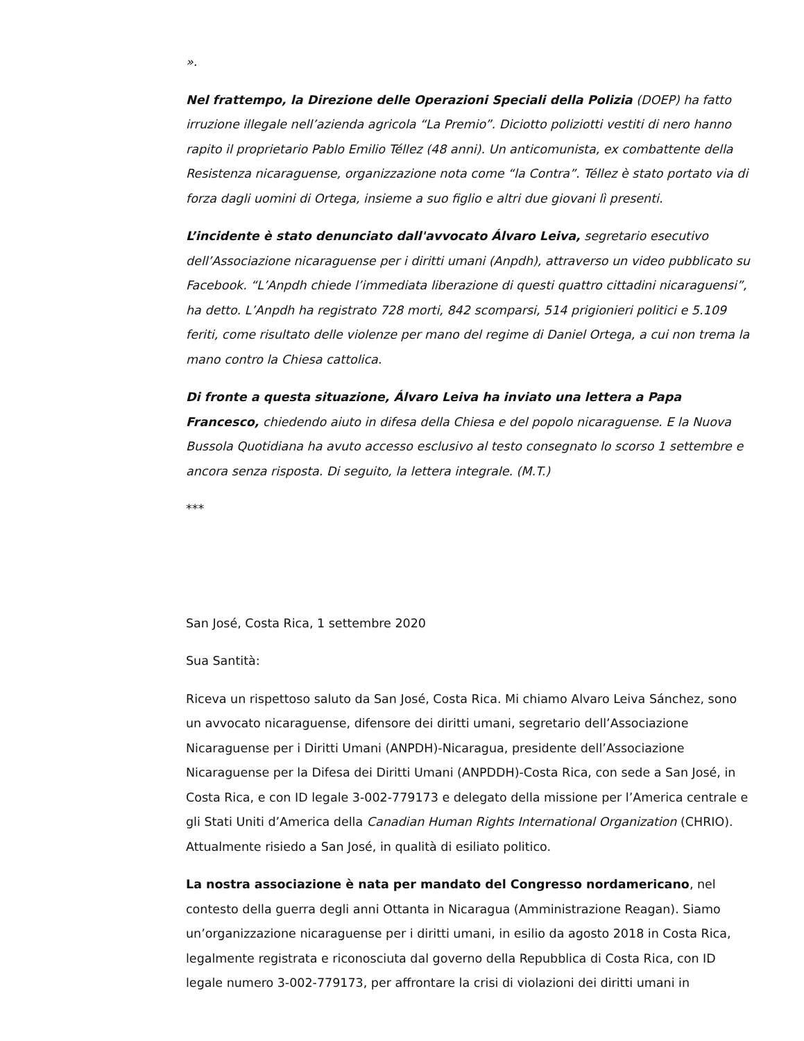».
Nel frattempo, la Direzione delle Operazioni Speciali della Polizia (DOEP) ha fatto irruzione illegale nell’azienda agricola “La Premio”. Diciotto poliziotti vestiti di nero hanno rapito il proprietario Pablo Emilio Téllez (48 anni). Un anticomunista, ex combattente della Resistenza nicaraguense, organizzazione nota come “la Contra”. Téllez è stato portato via di forza dagli uomini di Ortega, insieme a suo figlio e altri due giovani lì presenti.
L’incidente è stato denunciato dall'avvocato Álvaro Leiva, segretario esecutivo dell’Associazione nicaraguense per i diritti umani (Anpdh), attraverso un video pubblicato su Facebook. “L’Anpdh chiede l’immediata liberazione di questi quattro cittadini nicaraguensi”, ha detto. L’Anpdh ha registrato 728 morti, 842 scomparsi, 514 prigionieri politici e 5.109 feriti, come risultato delle violenze per mano del regime di Daniel Ortega, a cui non trema la mano contro la Chiesa cattolica.
Di fronte a questa situazione, Álvaro Leiva ha inviato una lettera a Papa Francesco, chiedendo aiuto in difesa della Chiesa e del popolo nicaraguense. E la Nuova Bussola Quotidiana ha avuto accesso esclusivo al testo consegnato lo scorso 1 settembre e ancora senza risposta. Di seguito, la lettera integrale. (M.T.)
***
San José, Costa Rica, 1 settembre 2020
Sua Santità:
Riceva un rispettoso saluto da San José, Costa Rica. Mi chiamo Alvaro Leiva Sánchez, sono un avvocato nicaraguense, difensore dei diritti umani, segretario dell’Associazione Nicaraguense per i Diritti Umani (ANPDH)-Nicaragua, presidente dell’Associazione Nicaraguense per la Difesa dei Diritti Umani (ANPDDH)-Costa Rica, con sede a San José, in Costa Rica, e con ID legale 3-002-779173 e delegato della missione per l’America centrale e gli Stati Uniti d’America della Canadian Human Rights International Organization (CHRIO). Attualmente risiedo a San José, in qualità di esiliato politico.
La nostra associazione è nata per mandato del Congresso nordamericano, nel contesto della guerra degli anni Ottanta in Nicaragua (Amministrazione Reagan). Siamo un’organizzazione nicaraguense per i diritti umani, in esilio da agosto 2018 in Costa Rica, legalmente registrata e riconosciuta dal governo della Repubblica di Costa Rica, con ID legale numero 3-002-779173, per affrontare la crisi di violazioni dei diritti umani in